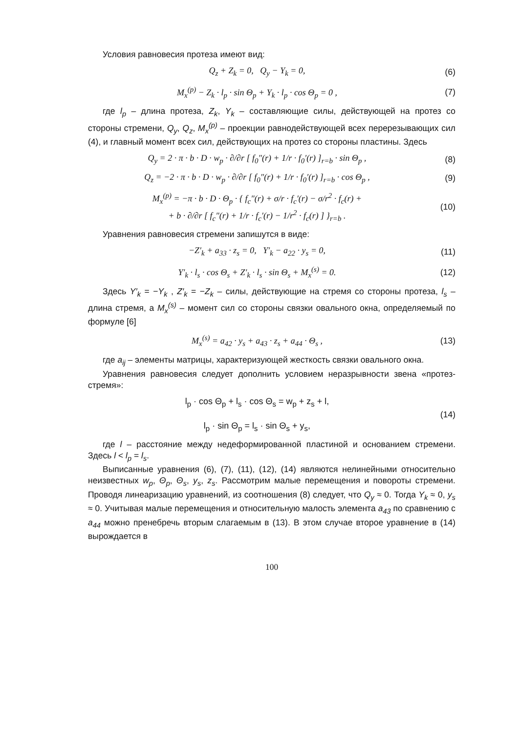Условия равновесия протеза имеют вид:
Q<sub>z</sub> + Z<sub>k</sub> = 0, Q<sub>y</sub> − Y<sub>k</sub> = 0, (6)
M<sub>x</sub><sup>(p)</sup> − Z<sub>k</sub> · l<sub>p</sub> · sin Θ<sub>p</sub> + Y<sub>k</sub> · l<sub>p</sub> · cos Θ<sub>p</sub> = 0 ,
(7)
где l<sub>p</sub> – длина протеза, Z<sub>k</sub>, Y<sub>k</sub> – составляющие силы, действующей на протез со стороны стремени, Q<sub>y</sub>, Q<sub>z</sub>, M<sub>x</sub><sup>(p)</sup> – проекции равнодействующей всех перерезывающих сил (4), и главный момент всех сил, действующих на протез со стороны пластины. Здесь
Q<sub>y</sub> = 2 · π · b · D · w<sub>p</sub> · ∂/∂r [ f<sub>0</sub>″(r) + 1/r · f<sub>0</sub>′(r) ]<sub>r=b</sub> · sin Θ<sub>p</sub> ,
(8)
Q<sub>z</sub> = −2 · π · b · D · w<sub>p</sub> · ∂/∂r [ f<sub>0</sub>″(r) + 1/r · f<sub>0</sub>′(r) ]<sub>r=b</sub> · cos Θ<sub>p</sub> ,
(9)
M<sub>x</sub><sup>(p)</sup> = −π · b · D · Θ<sub>p</sub> · { f<sub>c</sub>″(r) + σ/r · f<sub>c</sub>′(r) − σ/r<sup>2</sup> · f<sub>c</sub>(r) +
+ b · ∂/∂r [ f<sub>c</sub>″(r) + 1/r · f<sub>c</sub>′(r) − 1/r<sup>2</sup> · f<sub>c</sub>(r) ] }<sub>r=b</sub> .
(10)
Уравнения равновесия стремени запишутся в виде:
−Z′<sub>k</sub> + a<sub>33</sub> · z<sub>s</sub> = 0, Y′<sub>k</sub> − a<sub>22</sub> · y<sub>s</sub> = 0,
(11)
Y′<sub>k</sub> · l<sub>s</sub> · cos Θ<sub>s</sub> + Z′<sub>k</sub> · l<sub>s</sub> · sin Θ<sub>s</sub> + M<sub>x</sub><sup>(s)</sup> = 0.
(12)
Здесь Y′<sub>k</sub> = −Y<sub>k</sub> , Z′<sub>k</sub> = −Z<sub>k</sub> – силы, действующие на стремя со стороны протеза, l<sub>s</sub> – длина стремя, а M<sub>x</sub><sup>(s)</sup> – момент сил со стороны связки овального окна, определяемый по формуле [6]
M<sub>x</sub><sup>(s)</sup> = a<sub>42</sub> · y<sub>s</sub> + a<sub>43</sub> · z<sub>s</sub> + a<sub>44</sub> · Θ<sub>s</sub> ,
(13)
где a<sub>ij</sub> – элементы матрицы, характеризующей жесткость связки овального окна.
Уравнения равновесия следует дополнить условием неразрывности звена «протез-стремя»:
l<sub>p</sub> · cos Θ<sub>p</sub> + l<sub>s</sub> · cos Θ<sub>s</sub> = w<sub>p</sub> + z<sub>s</sub> + l,
l<sub>p</sub> · sin Θ<sub>p</sub> = l<sub>s</sub> · sin Θ<sub>s</sub> + y<sub>s</sub>,
(14)
где l – расстояние между недеформированной пластиной и основанием стремени. Здесь l < l<sub>p</sub> = l<sub>s</sub>.
Выписанные уравнения (6), (7), (11), (12), (14) являются нелинейными относительно неизвестных w<sub>p</sub>, Θ<sub>p</sub>, Θ<sub>s</sub>, y<sub>s</sub>, z<sub>s</sub>. Рассмотрим малые перемещения и повороты стремени. Проводя линеаризацию уравнений, из соотношения (8) следует, что Q<sub>y</sub> ≈ 0. Тогда Y<sub>k</sub> ≈ 0, y<sub>s</sub> ≈ 0. Учитывая малые перемещения и относительную малость элемента a<sub>43</sub> по сравнению с a<sub>44</sub> можно пренебречь вторым слагаемым в (13). В этом случае второе уравнение в (14) вырождается в
100